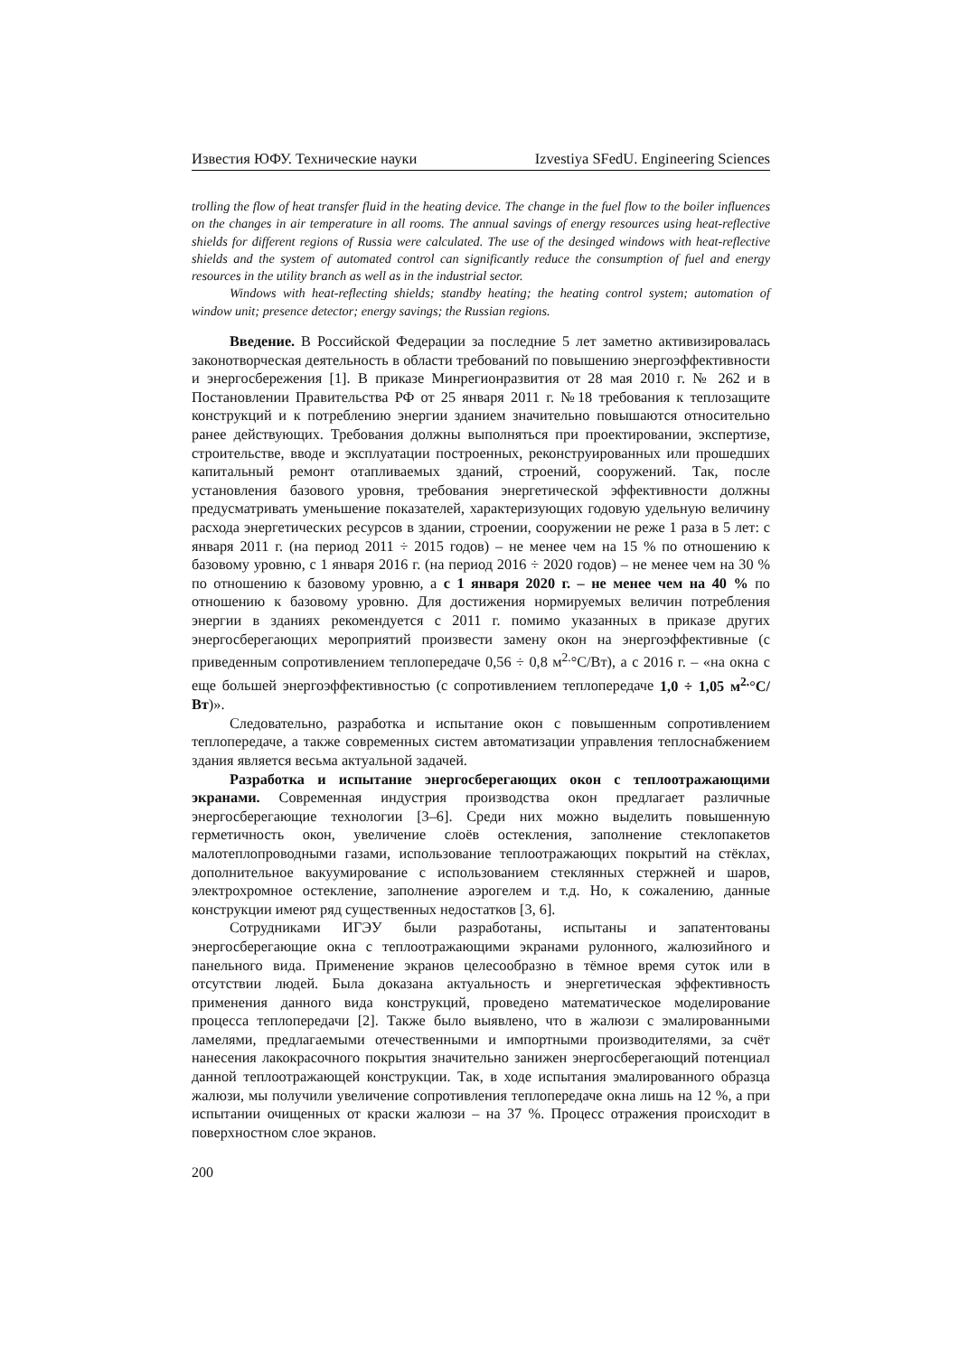Известия ЮФУ. Технические науки Izvestiya SFedU. Engineering Sciences
trolling the flow of heat transfer fluid in the heating device. The change in the fuel flow to the boiler influences on the changes in air temperature in all rooms. The annual savings of energy resources using heat-reflective shields for different regions of Russia were calculated. The use of the desinged windows with heat-reflective shields and the system of automated control can significantly reduce the consumption of fuel and energy resources in the utility branch as well as in the industrial sector.
Windows with heat-reflecting shields; standby heating; the heating control system; automation of window unit; presence detector; energy savings; the Russian regions.
Введение. В Российской Федерации за последние 5 лет заметно активизировалась законотворческая деятельность в области требований по повышению энергоэффективности и энергосбережения [1]. В приказе Минрегионразвития от 28 мая 2010 г. № 262 и в Постановлении Правительства РФ от 25 января 2011 г. №18 требования к теплозащите конструкций и к потреблению энергии зданием значительно повышаются относительно ранее действующих. Требования должны выполняться при проектировании, экспертизе, строительстве, вводе и эксплуатации построенных, реконструированных или прошедших капитальный ремонт отапливаемых зданий, строений, сооружений. Так, после установления базового уровня, требования энергетической эффективности должны предусматривать уменьшение показателей, характеризующих годовую удельную величину расхода энергетических ресурсов в здании, строении, сооружении не реже 1 раза в 5 лет: с января 2011 г. (на период 2011 ÷ 2015 годов) – не менее чем на 15 % по отношению к базовому уровню, с 1 января 2016 г. (на период 2016 ÷ 2020 годов) – не менее чем на 30 % по отношению к базовому уровню, а с 1 января 2020 г. – не менее чем на 40 % по отношению к базовому уровню. Для достижения нормируемых величин потребления энергии в зданиях рекомендуется с 2011 г. помимо указанных в приказе других энергосберегающих мероприятий произвести замену окон на энергоэффективные (с приведенным сопротивлением теплопередаче 0,56 ÷ 0,8 м<sup>2.</sup>°С/Вт), а с 2016 г. – «на окна с еще большей энергоэффективностью (с сопротивлением теплопередаче 1,0 ÷ 1,05 м<sup>2.</sup>°С/Вт)».
Следовательно, разработка и испытание окон с повышенным сопротивлением теплопередаче, а также современных систем автоматизации управления теплоснабжением здания является весьма актуальной задачей.
Разработка и испытание энергосберегающих окон с теплоотражающими экранами. Современная индустрия производства окон предлагает различные энергосберегающие технологии [3–6]. Среди них можно выделить повышенную герметичность окон, увеличение слоёв остекления, заполнение стеклопакетов малотеплопроводными газами, использование теплоотражающих покрытий на стёклах, дополнительное вакуумирование с использованием стеклянных стержней и шаров, электрохромное остекление, заполнение аэрогелем и т.д. Но, к сожалению, данные конструкции имеют ряд существенных недостатков [3, 6].
Сотрудниками ИГЭУ были разработаны, испытаны и запатентованы энергосберегающие окна с теплоотражающими экранами рулонного, жалюзийного и панельного вида. Применение экранов целесообразно в тёмное время суток или в отсутствии людей. Была доказана актуальность и энергетическая эффективность применения данного вида конструкций, проведено математическое моделирование процесса теплопередачи [2]. Также было выявлено, что в жалюзи с эмалированными ламелями, предлагаемыми отечественными и импортными производителями, за счёт нанесения лакокрасочного покрытия значительно занижен энергосберегающий потенциал данной теплоотражающей конструкции. Так, в ходе испытания эмалированного образца жалюзи, мы получили увеличение сопротивления теплопередаче окна лишь на 12 %, а при испытании очищенных от краски жалюзи – на 37 %. Процесс отражения происходит в поверхностном слое экранов.
200